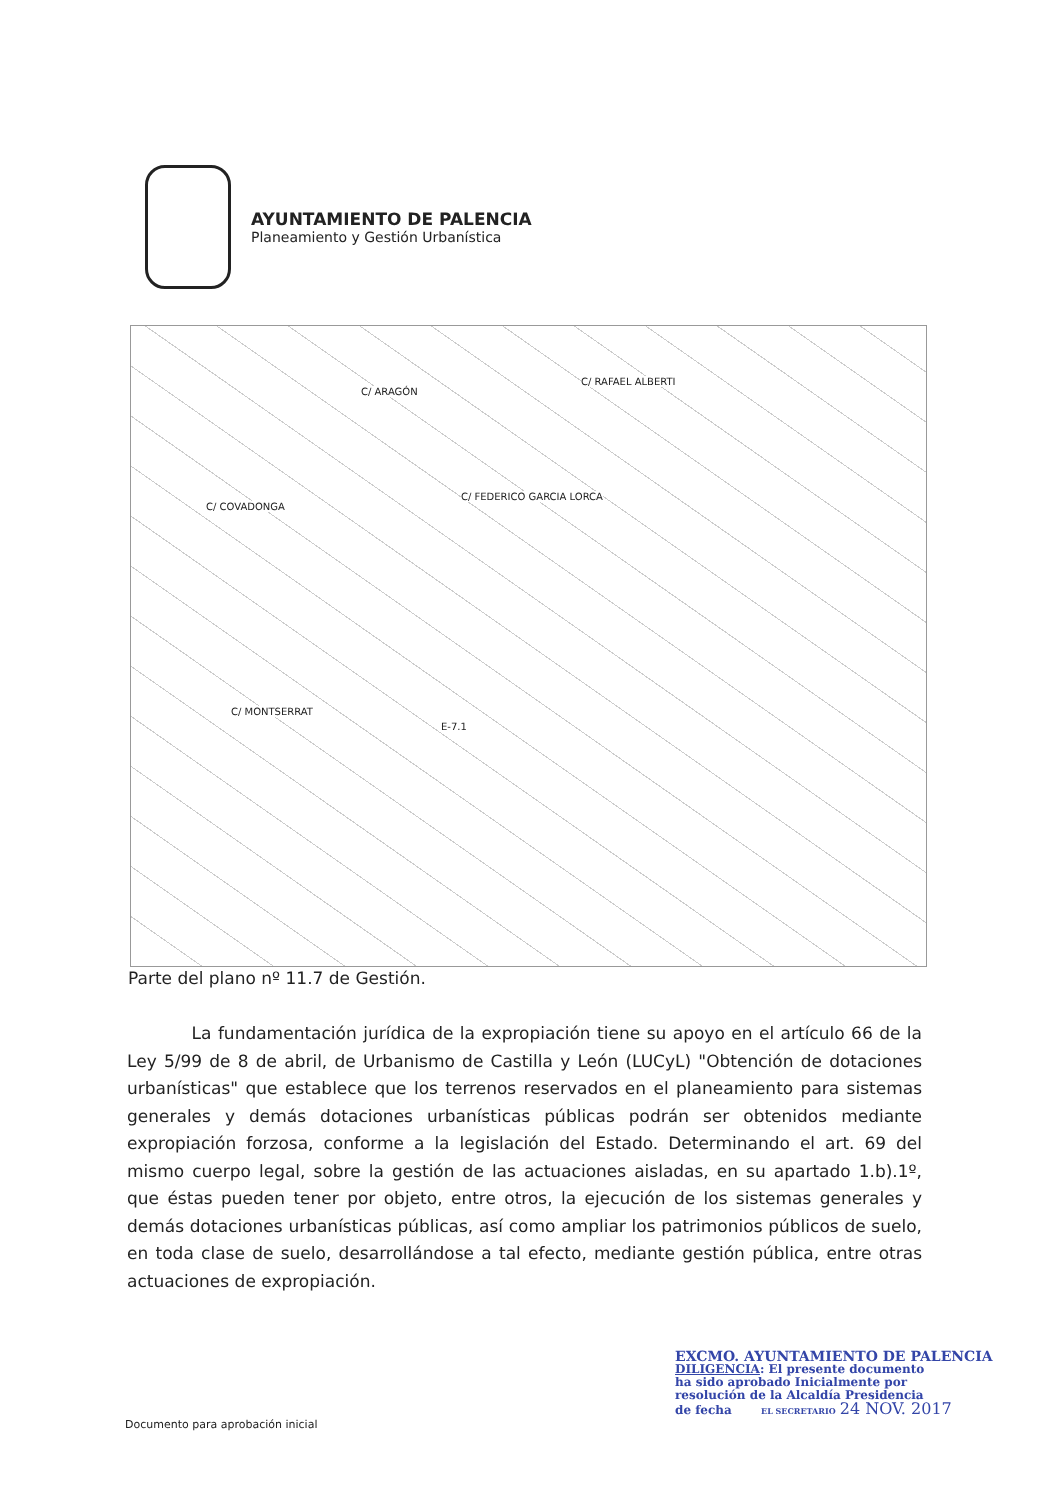AYUNTAMIENTO DE PALENCIA
Planeamiento y Gestión Urbanística
C/ ARAGÓN
C/ RAFAEL ALBERTI
C/ FEDERICO GARCIA LORCA
C/ COVADONGA
C/ MONTSERRAT
E-7.1
Parte del plano nº 11.7 de Gestión.
La fundamentación jurídica de la expropiación tiene su apoyo en el artículo 66 de la Ley 5/99 de 8 de abril, de Urbanismo de Castilla y León (LUCyL) "Obtención de dotaciones urbanísticas" que establece que los terrenos reservados en el planeamiento para sistemas generales y demás dotaciones urbanísticas públicas podrán ser obtenidos mediante expropiación forzosa, conforme a la legislación del Estado. Determinando el art. 69 del mismo cuerpo legal, sobre la gestión de las actuaciones aisladas, en su apartado 1.b).1º, que éstas pueden tener por objeto, entre otros, la ejecución de los sistemas generales y demás dotaciones urbanísticas públicas, así como ampliar los patrimonios públicos de suelo, en toda clase de suelo, desarrollándose a tal efecto, mediante gestión pública, entre otras actuaciones de expropiación.
Documento para aprobación inicial
EXCMO. AYUNTAMIENTO DE PALENCIA
DILIGENCIA: El presente documento
ha sido aprobado Inicialmente por
resolución de la Alcaldía Presidencia
de fecha EL SECRETARIO 24 NOV. 2017